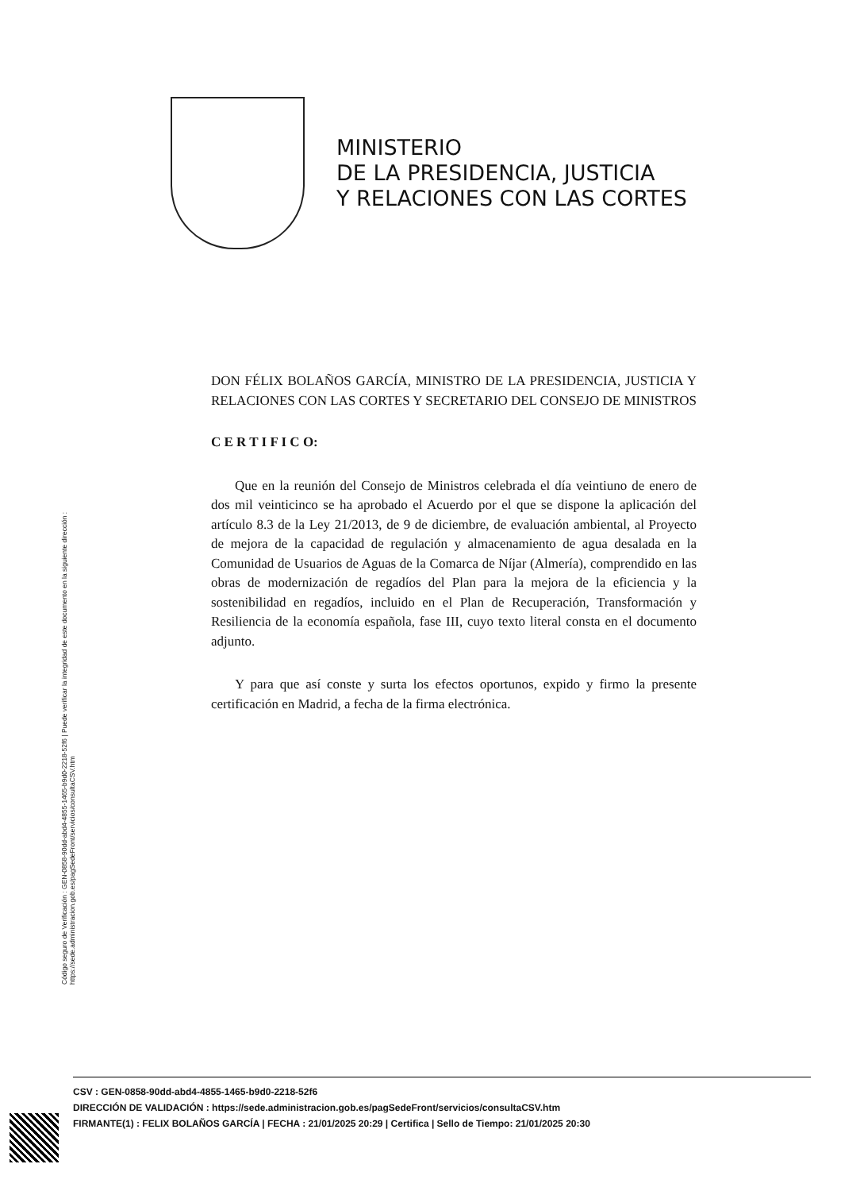MINISTERIO
DE LA PRESIDENCIA, JUSTICIA
Y RELACIONES CON LAS CORTES
Código seguro de Verificación : GEN-0858-90dd-abd4-4855-1465-b9d0-2218-52f6 | Puede verificar la integridad de este documento en la siguiente dirección : https://sede.administracion.gob.es/pagSedeFront/servicios/consultaCSV.htm
DON FÉLIX BOLAÑOS GARCÍA, MINISTRO DE LA PRESIDENCIA, JUSTICIA Y RELACIONES CON LAS CORTES Y SECRETARIO DEL CONSEJO DE MINISTROS
C E R T I F I C O:
Que en la reunión del Consejo de Ministros celebrada el día veintiuno de enero de dos mil veinticinco se ha aprobado el Acuerdo por el que se dispone la aplicación del artículo 8.3 de la Ley 21/2013, de 9 de diciembre, de evaluación ambiental, al Proyecto de mejora de la capacidad de regulación y almacenamiento de agua desalada en la Comunidad de Usuarios de Aguas de la Comarca de Níjar (Almería), comprendido en las obras de modernización de regadíos del Plan para la mejora de la eficiencia y la sostenibilidad en regadíos, incluido en el Plan de Recuperación, Transformación y Resiliencia de la economía española, fase III, cuyo texto literal consta en el documento adjunto.
Y para que así conste y surta los efectos oportunos, expido y firmo la presente certificación en Madrid, a fecha de la firma electrónica.
CSV : GEN-0858-90dd-abd4-4855-1465-b9d0-2218-52f6
DIRECCIÓN DE VALIDACIÓN : https://sede.administracion.gob.es/pagSedeFront/servicios/consultaCSV.htm
FIRMANTE(1) : FELIX BOLAÑOS GARCÍA | FECHA : 21/01/2025 20:29 | Certifica | Sello de Tiempo: 21/01/2025 20:30